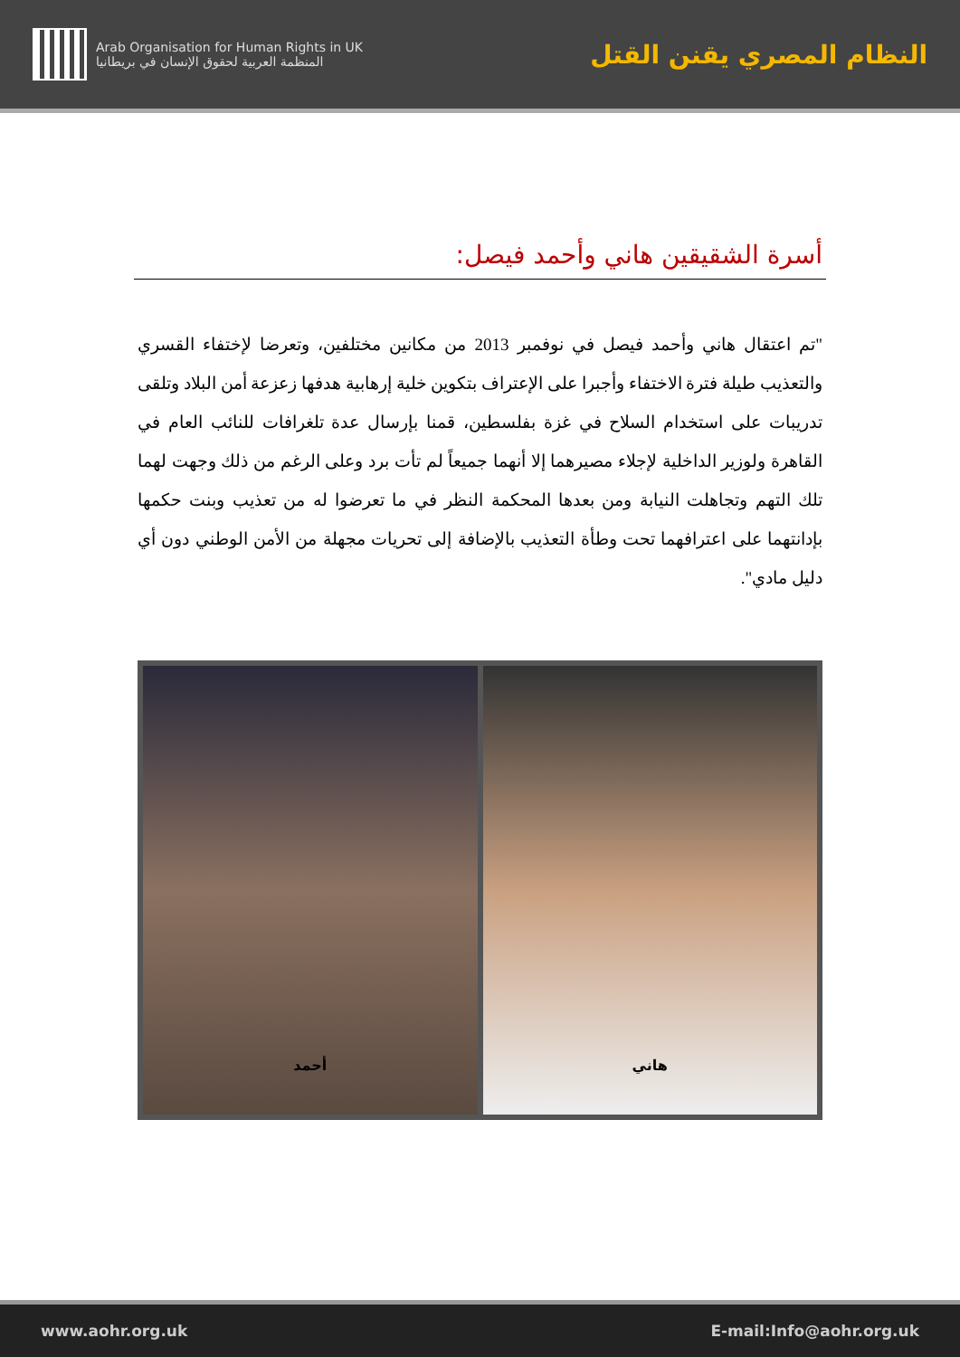Arab Organisation for Human Rights in UK
المنظمة العربية لحقوق الإنسان في بريطانيا
النظام المصري يقنن القتل
أسرة الشقيقين هاني وأحمد فيصل:
"تم اعتقال هاني وأحمد فيصل في نوفمبر 2013 من مكانين مختلفين، وتعرضا لإختفاء القسري والتعذيب طيلة فترة الاختفاء وأجبرا على الإعتراف بتكوين خلية إرهابية هدفها زعزعة أمن البلاد وتلقى تدريبات على استخدام السلاح في غزة بفلسطين، قمنا بإرسال عدة تلغرافات للنائب العام في القاهرة ولوزير الداخلية لإجلاء مصيرهما إلا أنهما جميعاً لم تأت برد وعلى الرغم من ذلك وجهت لهما تلك التهم وتجاهلت النيابة ومن بعدها المحكمة النظر في ما تعرضوا له من تعذيب وبنت حكمها بإدانتهما على اعترافهما تحت وطأة التعذيب بالإضافة إلى تحريات مجهلة من الأمن الوطني دون أي دليل مادي".
أحمد هاني
www.aohr.org.uk E-mail:Info@aohr.org.uk